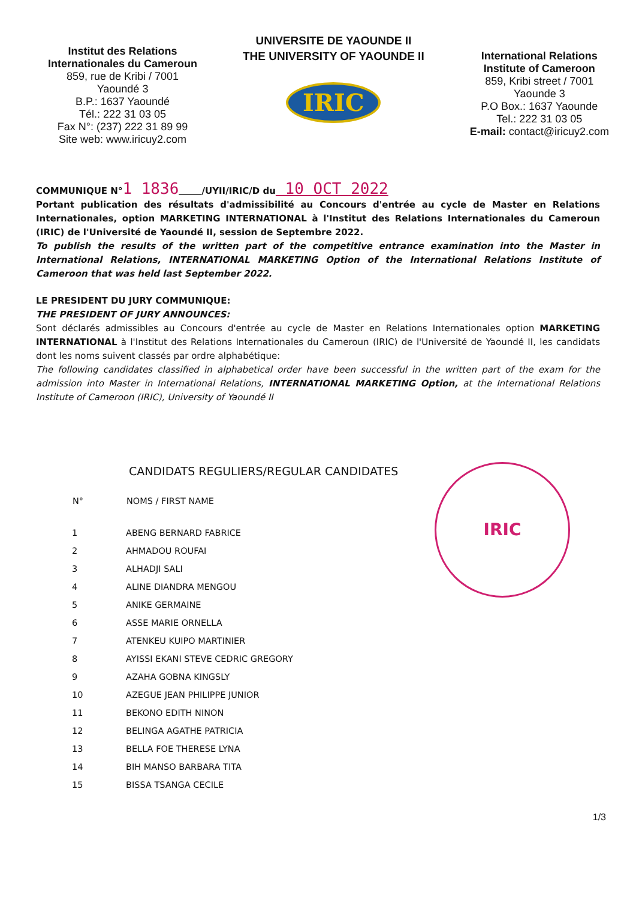Institut des Relations
Internationales du Cameroun
859, rue de Kribi / 7001
Yaoundé 3
B.P.: 1637 Yaoundé
Tél.: 222 31 03 05
Fax N°: (237) 222 31 89 99
Site web: www.iricuy2.com
UNIVERSITE DE YAOUNDE II
THE UNIVERSITY OF YAOUNDE II
IRIC
International Relations
Institute of Cameroon
859, Kribi street / 7001
Yaounde 3
P.O Box.: 1637 Yaounde
Tel.: 222 31 03 05
E-mail: contact@iricuy2.com
COMMUNIQUE N°1 1836 /UYII/IRIC/D du 10 OCT 2022
Portant publication des résultats d'admissibilité au Concours d'entrée au cycle de Master en Relations Internationales, option MARKETING INTERNATIONAL à l'Institut des Relations Internationales du Cameroun (IRIC) de l'Université de Yaoundé II, session de Septembre 2022.
To publish the results of the written part of the competitive entrance examination into the Master in International Relations, INTERNATIONAL MARKETING Option of the International Relations Institute of Cameroon that was held last September 2022.
LE PRESIDENT DU JURY COMMUNIQUE:
THE PRESIDENT OF JURY ANNOUNCES:
Sont déclarés admissibles au Concours d'entrée au cycle de Master en Relations Internationales option MARKETING INTERNATIONAL à l'Institut des Relations Internationales du Cameroun (IRIC) de l'Université de Yaoundé II, les candidats dont les noms suivent classés par ordre alphabétique:
The following candidates classified in alphabetical order have been successful in the written part of the exam for the admission into Master in International Relations, INTERNATIONAL MARKETING Option, at the International Relations Institute of Cameroon (IRIC), University of Yaoundé II
IRIC
CANDIDATS REGULIERS/REGULAR CANDIDATES
| N° | NOMS / FIRST NAME |
| --- | --- |
| 1 | ABENG BERNARD FABRICE |
| 2 | AHMADOU ROUFAI |
| 3 | ALHADJI SALI |
| 4 | ALINE DIANDRA MENGOU |
| 5 | ANIKE GERMAINE |
| 6 | ASSE MARIE ORNELLA |
| 7 | ATENKEU KUIPO MARTINIER |
| 8 | AYISSI EKANI STEVE CEDRIC GREGORY |
| 9 | AZAHA GOBNA KINGSLY |
| 10 | AZEGUE JEAN PHILIPPE JUNIOR |
| 11 | BEKONO EDITH NINON |
| 12 | BELINGA AGATHE PATRICIA |
| 13 | BELLA FOE THERESE LYNA |
| 14 | BIH MANSO BARBARA TITA |
| 15 | BISSA TSANGA CECILE |
1/3